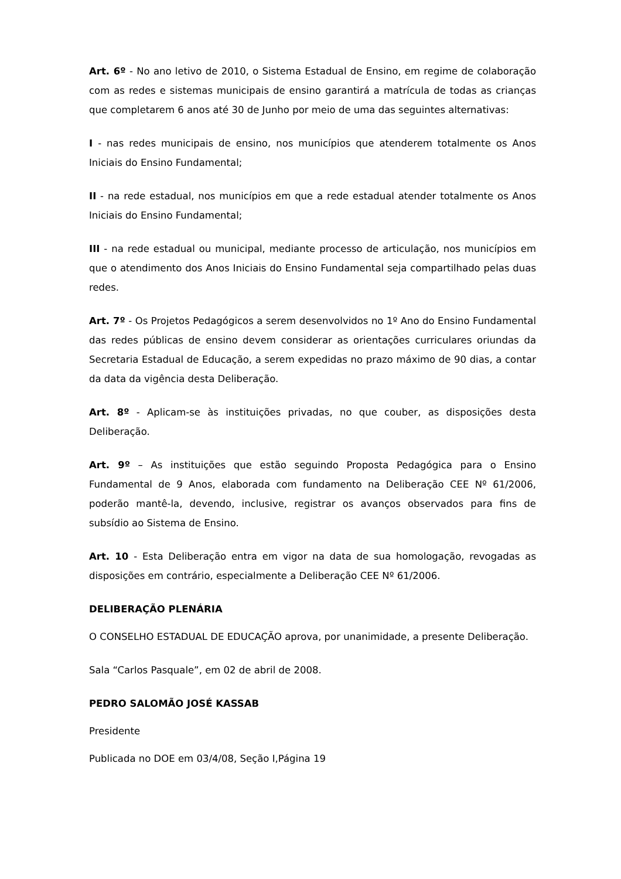Art. 6º - No ano letivo de 2010, o Sistema Estadual de Ensino, em regime de colaboração com as redes e sistemas municipais de ensino garantirá a matrícula de todas as crianças que completarem 6 anos até 30 de Junho por meio de uma das seguintes alternativas:
I - nas redes municipais de ensino, nos municípios que atenderem totalmente os Anos Iniciais do Ensino Fundamental;
II - na rede estadual, nos municípios em que a rede estadual atender totalmente os Anos Iniciais do Ensino Fundamental;
III - na rede estadual ou municipal, mediante processo de articulação, nos municípios em que o atendimento dos Anos Iniciais do Ensino Fundamental seja compartilhado pelas duas redes.
Art. 7º - Os Projetos Pedagógicos a serem desenvolvidos no 1º Ano do Ensino Fundamental das redes públicas de ensino devem considerar as orientações curriculares oriundas da Secretaria Estadual de Educação, a serem expedidas no prazo máximo de 90 dias, a contar da data da vigência desta Deliberação.
Art. 8º - Aplicam-se às instituições privadas, no que couber, as disposições desta Deliberação.
Art. 9º – As instituições que estão seguindo Proposta Pedagógica para o Ensino Fundamental de 9 Anos, elaborada com fundamento na Deliberação CEE Nº 61/2006, poderão mantê-la, devendo, inclusive, registrar os avanços observados para fins de subsídio ao Sistema de Ensino.
Art. 10 - Esta Deliberação entra em vigor na data de sua homologação, revogadas as disposições em contrário, especialmente a Deliberação CEE Nº 61/2006.
DELIBERAÇÃO PLENÁRIA
O CONSELHO ESTADUAL DE EDUCAÇÃO aprova, por unanimidade, a presente Deliberação.
Sala “Carlos Pasquale”, em 02 de abril de 2008.
PEDRO SALOMÃO JOSÉ KASSAB
Presidente
Publicada no DOE em 03/4/08, Seção I,Página 19